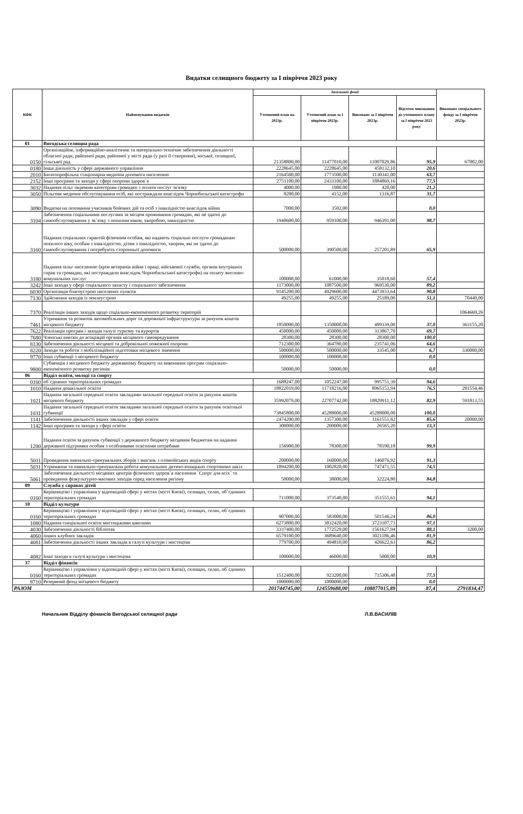Видатки селищного бюджету за І півріччя 2023 року
| КФК | Найменування видатків | Загальний фонд | | | | Виконано спеціального фонду за І півріччя 2023р. |
| --- | --- | --- | --- | --- | --- | --- |
| | | Уточнений план на 2023р. | Уточнений план за І півріччя 2023р. | Виконано за І півріччя 2023р. | Відсоток виконання до уточненого плану за І півріччя 2023 року | |
| 01 | Вигодська селищна рада | | | | | |
| 0150 | Організаційне, інформаційно-аналітичне та матеріально-технічне забезпечення діяльності обласної ради, районної ради, районної у місті ради (у разі її створення), міської, селищної, сільської рад | 21358800,00 | 11477010,00 | 11007029,86 | 95,9 | 67002,00 |
| 0180 | Інша діяльність у сфері державного управління | 2228645,00 | 2228645,00 | 458132,10 | 20,6 | |
| 2010 | Багатопрофільна стаціонарна медична допомога населенню | 2164500,00 | 1773500,00 | 1130341,00 | 63,7 | |
| 2152 | Інші програми та заходи у сфері охорони здоров`я | 2751100,00 | 2433100,00 | 1884869,16 | 77,5 | |
| 3032 | Надання пільг окремим категоріям громадян з оплати послуг зв'язку | 4000,00 | 1980,00 | 420,00 | 21,2 | |
| 3050 | Пільгове медичне обслуговування осіб, які постраждали внаслідок Чорнобильської катастрофи | 8200,00 | 4152,00 | 1316,87 | 31,7 | |
| 3090 | Видатки на поховання учасників бойових дій та осіб з інвалідністю внаслідок війни | 7000,00 | 3502,00 | | 0,0 | |
| 3104 | Забезпечення соціальними послугами за місцем проживання громадян, які не здатні до самообслуговування у зв`язку з похилим віком, хворобою, інвалідністю | 1940600,00 | 959100,00 | 946391,00 | 98,7 | |
| 3160 | Надання соціальних гарантій фізичним особам, які надають соціальні послуги громадянам похилого віку, особам з інвалідністю, дітям з інвалідністю, хворим, які не здатні до самообслуговування і потребують сторонньої допомоги | 500000,00 | 390500,00 | 257201,89 | 65,9 | |
| 3180 | Надання пільг населенню (крім ветеранів війни і праці, військової служби, органів внутрішніх справ та громадян, які постраждали внаслідок Чорнобильської катастрофи) на оплату житлово-комунальних послуг | 100000,00 | 61000,00 | 35018,60 | 57,4 | |
| 3242 | Інші заходи у сфері соціального захисту і соціального забезпечення | 1173000,00 | 1087500,00 | 969530,00 | 89,2 | |
| 6030 | Організація благоустрою населених пунктів | 9145200,00 | 4929600,00 | 4473933,64 | 90,8 | |
| 7130 | Здійснення заходів із землеустрою | 49255,00 | 49255,00 | 25189,00 | 51,1 | 70440,00 |
| 7370 | Реалізація інших заходів щодо соціально-економічного розвитку територій | | | | | 1064669,26 |
| 7461 | Утримання та розвиток автомобільних доріг та дорожньої інфраструктури за рахунок коштів місцевого бюджету | 1850000,00 | 1350000,00 | 499339,00 | 37,0 | 363155,20 |
| 7622 | Реалізація програм і заходів галузі туризму та курортів | 450000,00 | 450000,00 | 313867,70 | 69,7 | |
| 7680 | Членські внески до асоціацій органів місцевого самоврядування | 28300,00 | 28300,00 | 28300,00 | 100,0 | |
| 8130 | Забезпечення діяльності місцевої та добровільної пожежної охорони | 712300,00 | 364780,00 | 235741,06 | 64,6 | |
| 8220 | Заходи та роботи з мобілізаційної підготовки місцевого значення | 500000,00 | 500000,00 | 33545,00 | 6,7 | 330000,00 |
| 9770 | Інші субвенції з місцевого бюджету | 100000,00 | 100000,00 | | 0,0 | |
| 9800 | Субвенція з місцевого бюджету державному бюджету на виконання програм соціально-економічного розвитку регіонів | 50000,00 | 50000,00 | | 0,0 | |
| 06 | Відділ освіти, молоді та спорту | | | | | |
| 0160 | об`єднаних територіальних громадах | 1688247,00 | 1052247,00 | 995751,39 | 94,6 | |
| 1010 | Надання дошкільної освіти | 18822019,00 | 11718216,00 | 8965153,94 | 76,5 | 281554,46 |
| 1021 | Надання загальної середньої освіти закладами загальної середньої освіти за рахунок коштів місцевого бюджету | 35992079,00 | 22707742,00 | 18829911,12 | 82,9 | 591813,55 |
| 1031 | Надання загальної середньої освіти закладами загальної середньої освіти за рахунок освітньої субвенції | 73845800,00 | 45288000,00 | 45288000,00 | 100,0 | |
| 1141 | Забезпечення діяльності інших закладів у сфері освіти | 2474200,00 | 1357300,00 | 1161551,82 | 85,6 | 20000,00 |
| 1142 | Інші програми та заходи у сфері освіти | 300000,00 | 200000,00 | 26565,20 | 13,3 | |
| 1200 | Надання освіти за рахунок субвенції з державного бюджету місцевим бюджетам на надання державної підтримки особам з особливими освітніми потребами | 156900,00 | 78300,00 | 78190,18 | 99,9 | |
| 5011 | Проведення навчально-тренувальних зборів і змагань з олімпійських видів спорту | 200000,00 | 160000,00 | 146076,92 | 91,3 | |
| 5031 | Утримання та навчально-тренувальна робота комунальних дитячо-юнацьких спортивних шкіл | 1894200,00 | 1002820,00 | 747471,55 | 74,5 | |
| 5061 | Забезпечення діяльності місцевих центрів фізичного здоров`я населення `Спорт для всіх` та проведення фізкультурно-масових заходів серед населення регіону | 50000,00 | 38000,00 | 32224,80 | 84,8 | |
| 09 | Служба у справах дітей | | | | | |
| 0160 | Керівництво і управління у відповідній сфері у містах (місті Києві), селищах, селах, об`єднаних територіальних громадах | 711000,00 | 373540,00 | 351555,61 | 94,1 | |
| 10 | Відділ культури | | | | | |
| 0160 | Керівництво і управління у відповідній сфері у містах (місті Києві), селищах, селах, об`єднаних територіальних громадах | 907000,00 | 583000,00 | 501546,24 | 86,0 | |
| 1080 | Надання спеціальної освіти мистецькими школами | 6273800,00 | 3832420,00 | 3723107,73 | 97,1 | |
| 4030 | Забезпечення діяльності бібліотек | 3337400,00 | 1772529,00 | 1561627,94 | 88,1 | 3200,00 |
| 4060 | інших клубних закладів | 6579100,00 | 3689640,00 | 3021186,46 | 81,9 | |
| 4081 | Забезпечення діяльності інших закладів в галузі культури і мистецтва | 779700,00 | 494810,00 | 426622,63 | 86,2 | |
| 4082 | Інші заходи в галузі культури і мистецтва | 100000,00 | 46000,00 | 5000,00 | 10,9 | |
| 37 | Відділ фінансів | | | | | |
| 0160 | Керівництво і управління у відповідній сфері у містах (місті Києві), селищах, селах, об`єднаних територіальних громадах | 1512400,00 | 923200,00 | 715306,48 | 77,5 | |
| 8710 | Резервний фонд місцевого бюджету | 1000000,00 | 1000000,00 | | 0,0 | |
| РАЗОМ | | 201744745,00 | 124559688,00 | 108877015,89 | 87,4 | 2791834,47 |
Начальник Відділу фінансів Вигодської селищної ради Л.В.ВАСИЛІВ